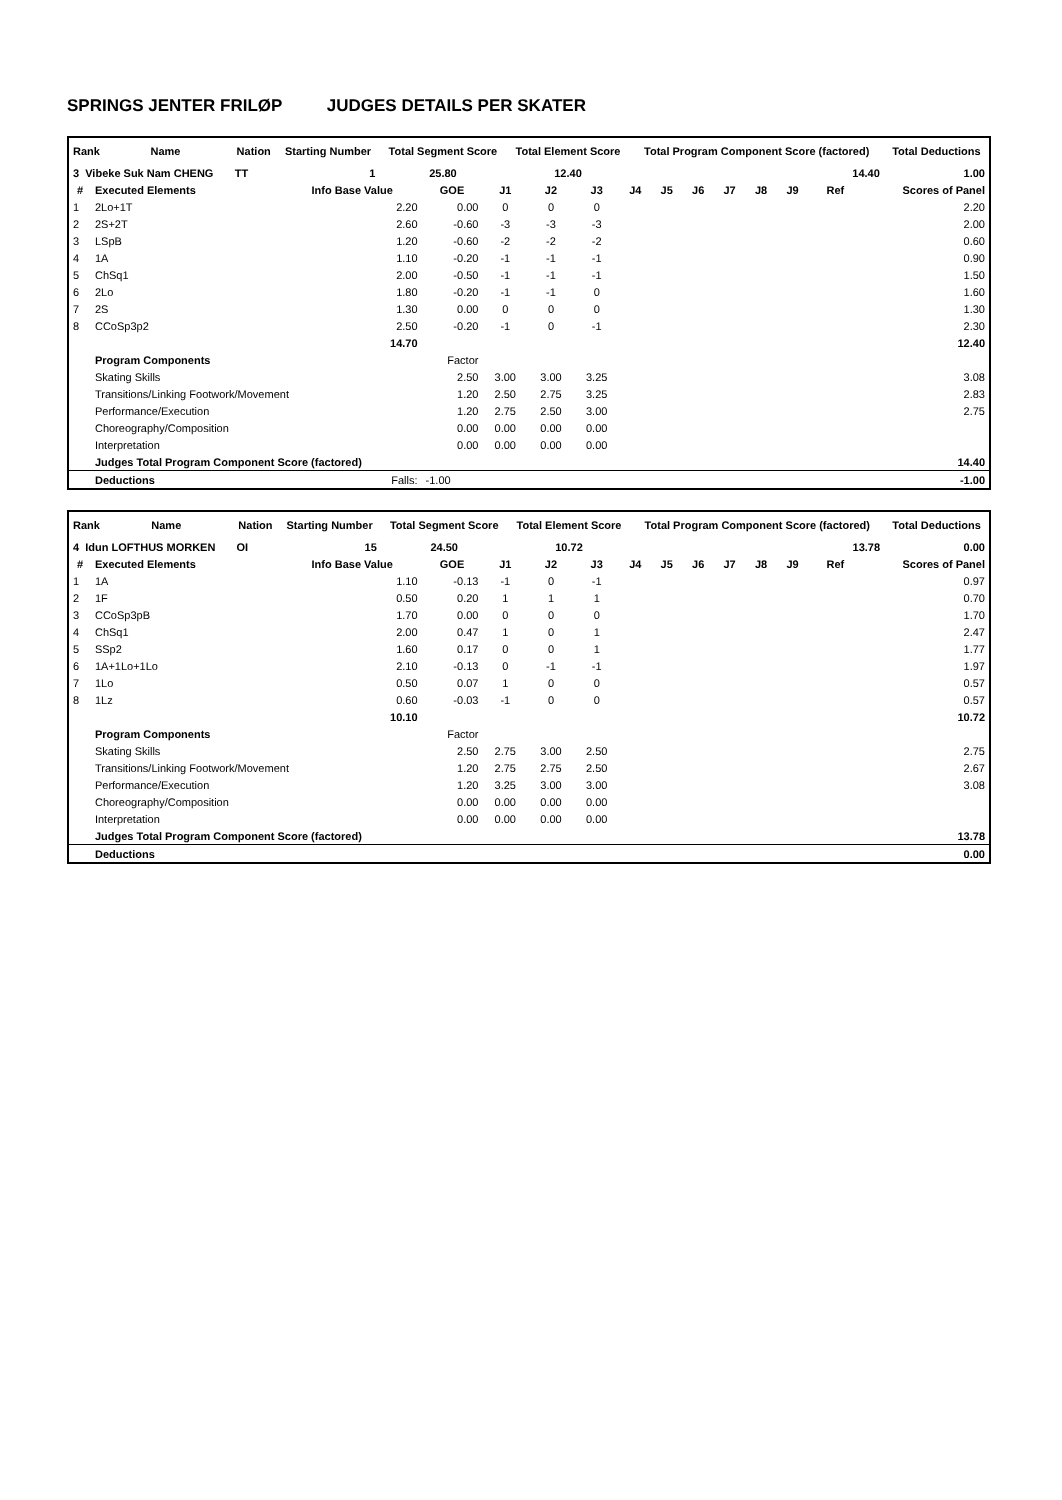SPRINGS JENTER FRILØP JUDGES DETAILS PER SKATER
| Rank | Name | Nation | Starting Number | Total Segment Score | Total Element Score | Total Program Component Score (factored) | Total Deductions |
| --- | --- | --- | --- | --- | --- | --- | --- |
| 3 Vibeke Suk Nam CHENG | | TT | 1 | 25.80 | 12.40 | 14.40 | 1.00 |
| # | Executed Elements | Info Base Value | GOE | J1 | J2 | J3 | J4 | J5 | J6 | J7 | J8 | J9 | Ref | Scores of Panel |
| --- | --- | --- | --- | --- | --- | --- | --- | --- | --- | --- | --- | --- | --- | --- |
| 1 | 2Lo+1T | 2.20 | 0.00 | 0 | 0 | 0 | | | | | | | | 2.20 |
| 2 | 2S+2T | 2.60 | -0.60 | -3 | -3 | -3 | | | | | | | | 2.00 |
| 3 | LSpB | 1.20 | -0.60 | -2 | -2 | -2 | | | | | | | | 0.60 |
| 4 | 1A | 1.10 | -0.20 | -1 | -1 | -1 | | | | | | | | 0.90 |
| 5 | ChSq1 | 2.00 | -0.50 | -1 | -1 | -1 | | | | | | | | 1.50 |
| 6 | 2Lo | 1.80 | -0.20 | -1 | -1 | 0 | | | | | | | | 1.60 |
| 7 | 2S | 1.30 | 0.00 | 0 | 0 | 0 | | | | | | | | 1.30 |
| 8 | CCoSp3p2 | 2.50 | -0.20 | -1 | 0 | -1 | | | | | | | | 2.30 |
| | | 14.70 | | | | | | | | | | | | 12.40 |
| | Program Components | | Factor | | | | | | | | | | | |
| | Skating Skills | | 2.50 | 3.00 | 3.00 | 3.25 | | | | | | | | 3.08 |
| | Transitions/Linking Footwork/Movement | | 1.20 | 2.50 | 2.75 | 3.25 | | | | | | | | 2.83 |
| | Performance/Execution | | 1.20 | 2.75 | 2.50 | 3.00 | | | | | | | | 2.75 |
| | Choreography/Composition | | 0.00 | 0.00 | 0.00 | 0.00 | | | | | | | | |
| | Interpretation | | 0.00 | 0.00 | 0.00 | 0.00 | | | | | | | | |
| | Judges Total Program Component Score (factored) | | | | | | | | | | | | | 14.40 |
| | Deductions | Falls: | -1.00 | | | | | | | | | | | -1.00 |
| Rank | Name | Nation | Starting Number | Total Segment Score | Total Element Score | Total Program Component Score (factored) | Total Deductions |
| --- | --- | --- | --- | --- | --- | --- | --- |
| 4 Idun LOFTHUS MORKEN | | OI | 15 | 24.50 | 10.72 | 13.78 | 0.00 |
| # | Executed Elements | Info Base Value | GOE | J1 | J2 | J3 | J4 | J5 | J6 | J7 | J8 | J9 | Ref | Scores of Panel |
| --- | --- | --- | --- | --- | --- | --- | --- | --- | --- | --- | --- | --- | --- | --- |
| 1 | 1A | 1.10 | -0.13 | -1 | 0 | -1 | | | | | | | | 0.97 |
| 2 | 1F | 0.50 | 0.20 | 1 | 1 | 1 | | | | | | | | 0.70 |
| 3 | CCoSp3pB | 1.70 | 0.00 | 0 | 0 | 0 | | | | | | | | 1.70 |
| 4 | ChSq1 | 2.00 | 0.47 | 1 | 0 | 1 | | | | | | | | 2.47 |
| 5 | SSp2 | 1.60 | 0.17 | 0 | 0 | 1 | | | | | | | | 1.77 |
| 6 | 1A+1Lo+1Lo | 2.10 | -0.13 | 0 | -1 | -1 | | | | | | | | 1.97 |
| 7 | 1Lo | 0.50 | 0.07 | 1 | 0 | 0 | | | | | | | | 0.57 |
| 8 | 1Lz | 0.60 | -0.03 | -1 | 0 | 0 | | | | | | | | 0.57 |
| | | 10.10 | | | | | | | | | | | | 10.72 |
| | Program Components | | Factor | | | | | | | | | | | |
| | Skating Skills | | 2.50 | 2.75 | 3.00 | 2.50 | | | | | | | | 2.75 |
| | Transitions/Linking Footwork/Movement | | 1.20 | 2.75 | 2.75 | 2.50 | | | | | | | | 2.67 |
| | Performance/Execution | | 1.20 | 3.25 | 3.00 | 3.00 | | | | | | | | 3.08 |
| | Choreography/Composition | | 0.00 | 0.00 | 0.00 | 0.00 | | | | | | | | |
| | Interpretation | | 0.00 | 0.00 | 0.00 | 0.00 | | | | | | | | |
| | Judges Total Program Component Score (factored) | | | | | | | | | | | | | 13.78 |
| | Deductions | | | | | | | | | | | | | 0.00 |